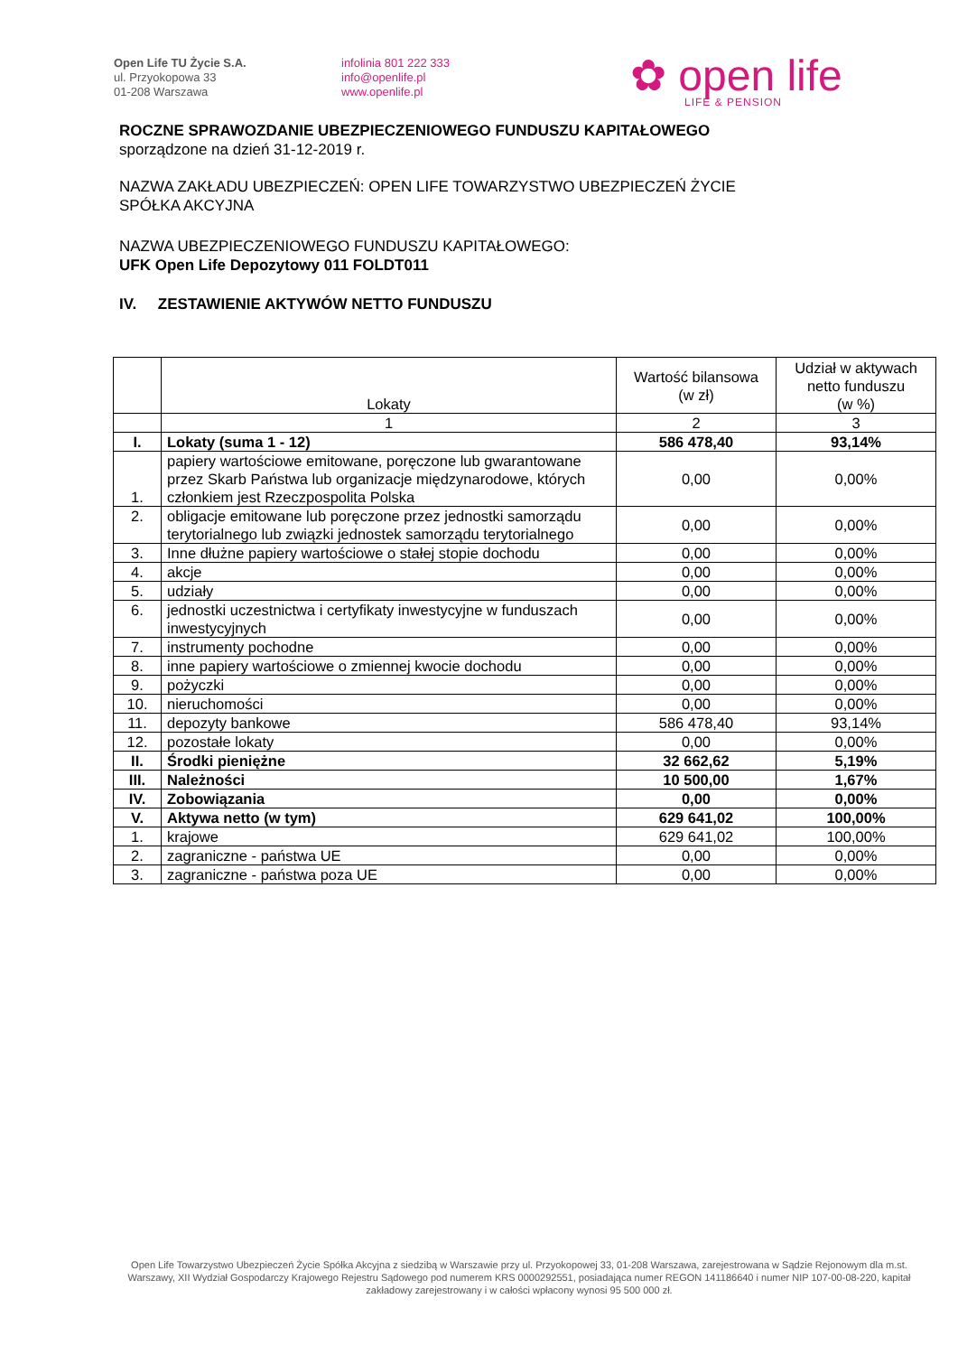Open Life TU Życie S.A.
ul. Przyokopowa 33
01-208 Warszawa
infolinia 801 222 333
info@openlife.pl
www.openlife.pl
✿ open life
LIFE & PENSION
ROCZNE SPRAWOZDANIE UBEZPIECZENIOWEGO FUNDUSZU KAPITAŁOWEGO
sporządzone na dzień 31-12-2019 r.
NAZWA ZAKŁADU UBEZPIECZEŃ: OPEN LIFE TOWARZYSTWO UBEZPIECZEŃ ŻYCIE
SPÓŁKA AKCYJNA
NAZWA UBEZPIECZENIOWEGO FUNDUSZU KAPITAŁOWEGO:
UFK Open Life Depozytowy 011 FOLDT011
IV. ZESTAWIENIE AKTYWÓW NETTO FUNDUSZU
| | Lokaty | Wartość bilansowa (w zł) | Udział w aktywach netto funduszu (w %) |
| --- | --- | --- | --- |
| | 1 | 2 | 3 |
| I. | Lokaty (suma 1 - 12) | 586 478,40 | 93,14% |
| 1. | papiery wartościowe emitowane, poręczone lub gwarantowane przez Skarb Państwa lub organizacje międzynarodowe, których członkiem jest Rzeczpospolita Polska | 0,00 | 0,00% |
| 2. | obligacje emitowane lub poręczone przez jednostki samorządu terytorialnego lub związki jednostek samorządu terytorialnego | 0,00 | 0,00% |
| 3. | Inne dłużne papiery wartościowe o stałej stopie dochodu | 0,00 | 0,00% |
| 4. | akcje | 0,00 | 0,00% |
| 5. | udziały | 0,00 | 0,00% |
| 6. | jednostki uczestnictwa i certyfikaty inwestycyjne w funduszach inwestycyjnych | 0,00 | 0,00% |
| 7. | instrumenty pochodne | 0,00 | 0,00% |
| 8. | inne papiery wartościowe o zmiennej kwocie dochodu | 0,00 | 0,00% |
| 9. | pożyczki | 0,00 | 0,00% |
| 10. | nieruchomości | 0,00 | 0,00% |
| 11. | depozyty bankowe | 586 478,40 | 93,14% |
| 12. | pozostałe lokaty | 0,00 | 0,00% |
| II. | Środki pieniężne | 32 662,62 | 5,19% |
| III. | Należności | 10 500,00 | 1,67% |
| IV. | Zobowiązania | 0,00 | 0,00% |
| V. | Aktywa netto (w tym) | 629 641,02 | 100,00% |
| 1. | krajowe | 629 641,02 | 100,00% |
| 2. | zagraniczne - państwa UE | 0,00 | 0,00% |
| 3. | zagraniczne - państwa poza UE | 0,00 | 0,00% |
Open Life Towarzystwo Ubezpieczeń Życie Spółka Akcyjna z siedzibą w Warszawie przy ul. Przyokopowej 33, 01-208 Warszawa, zarejestrowana w Sądzie Rejonowym dla m.st. Warszawy, XII Wydział Gospodarczy Krajowego Rejestru Sądowego pod numerem KRS 0000292551, posiadająca numer REGON 141186640 i numer NIP 107-00-08-220, kapitał zakładowy zarejestrowany i w całości wpłacony wynosi 95 500 000 zł.